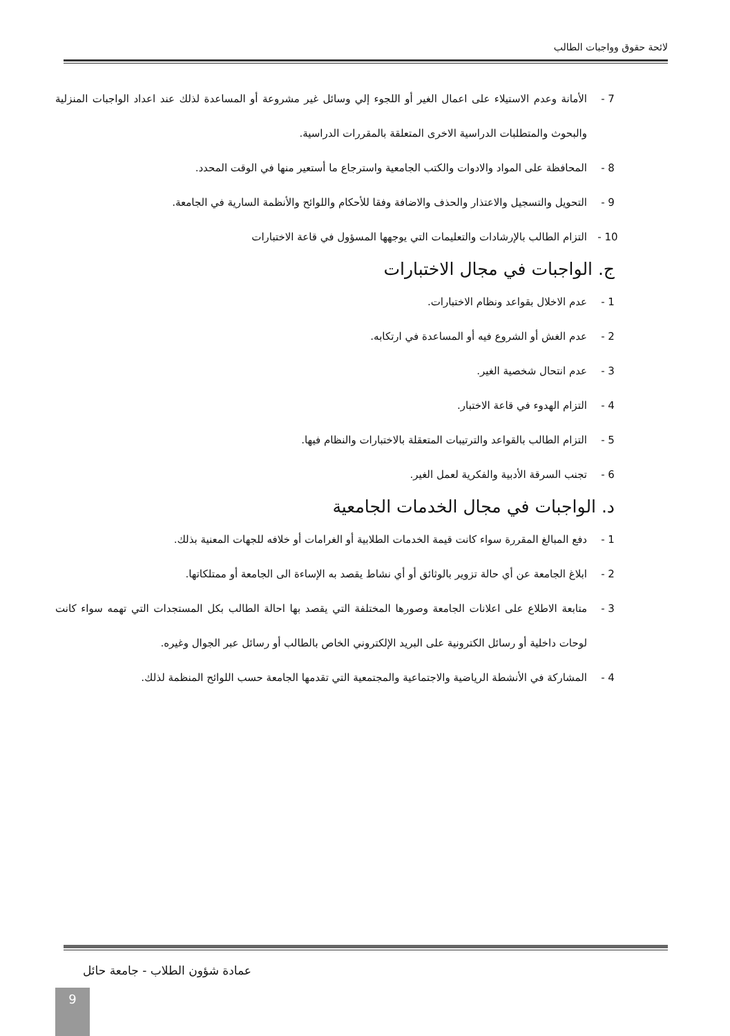لائحة حقوق وواجبات الطالب
7 - الأمانة وعدم الاستيلاء على اعمال الغير أو اللجوء إلي وسائل غير مشروعة أو المساعدة لذلك عند اعداد الواجبات المنزلية والبحوث والمتطلبات الدراسية الاخرى المتعلقة بالمقررات الدراسية.
8 - المحافظة على المواد والادوات والكتب الجامعية واسترجاع ما أستعير منها في الوقت المحدد.
9 - التحويل والتسجيل والاعتذار والحذف والاضافة وفقا للأحكام واللوائح والأنظمة السارية في الجامعة.
10 - التزام الطالب بالإرشادات والتعليمات التي يوجهها المسؤول في قاعة الاختبارات
ج. الواجبات في مجال الاختبارات
1 - عدم الاخلال بقواعد ونظام الاختبارات.
2 - عدم الغش أو الشروع فيه أو المساعدة في ارتكابه.
3 - عدم انتحال شخصية الغير.
4 - التزام الهدوء في قاعة الاختبار.
5 - التزام الطالب بالقواعد والترتيبات المتعقلة بالاختبارات والنظام فيها.
6 - تجنب السرقة الأدبية والفكرية لعمل الغير.
د. الواجبات في مجال الخدمات الجامعية
1 - دفع المبالغ المقررة سواء كانت قيمة الخدمات الطلابية أو الغرامات أو خلافه للجهات المعنية بذلك.
2 - ابلاغ الجامعة عن أي حالة تزوير بالوثائق أو أي نشاط يقصد به الإساءة الى الجامعة أو ممتلكاتها.
3 - متابعة الاطلاع على اعلانات الجامعة وصورها المختلفة التي يقصد بها احالة الطالب بكل المستجدات التي تهمه سواء كانت لوحات داخلية أو رسائل الكترونية على البريد الإلكتروني الخاص بالطالب أو رسائل عبر الجوال وغيره.
4 - المشاركة في الأنشطة الرياضية والاجتماعية والمجتمعية التي تقدمها الجامعة حسب اللوائح المنظمة لذلك.
عمادة شؤون الطلاب - جامعة حائل
9